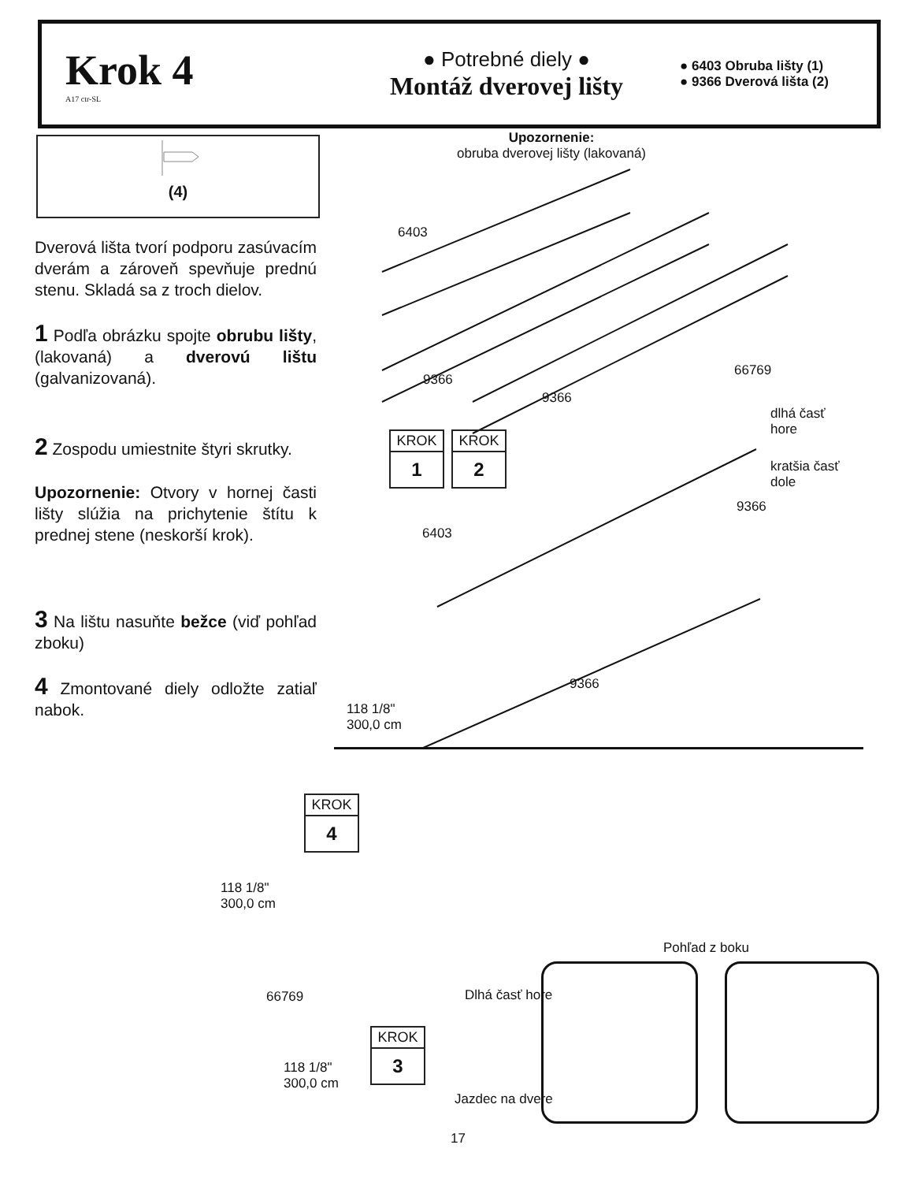Krok 4
A17 ctr-SL
● Potrebné diely ●
Montáž dverovej lišty
● 6403 Obruba lišty (1)
● 9366 Dverová lišta (2)
(4)
Dverová lišta tvorí podporu zasúvacím dverám a zároveň spevňuje prednú stenu. Skladá sa z troch dielov.
1 Podľa obrázku spojte obrubu lišty, (lakovaná) a dverovú lištu (galvanizovaná).
2 Zospodu umiestnite štyri skrutky.
Upozornenie: Otvory v hornej časti lišty slúžia na prichytenie štítu k prednej stene (neskorší krok).
3 Na lištu nasuňte bežce (viď pohľad zboku)
4 Zmontované diely odložte zatiaľ nabok.
Upozornenie:
obruba dverovej lišty (lakovaná)
6403
9366
9366
66769
dlhá časť
hore
kratšia časť
dole
9366
6403
9366
118 1/8"
300,0 cm
KROK
1
KROK
2
KROK
4
118 1/8"
300,0 cm
66769
118 1/8"
300,0 cm
KROK
3
Pohľad z boku
Dlhá časť hore
Jazdec na dvere
17